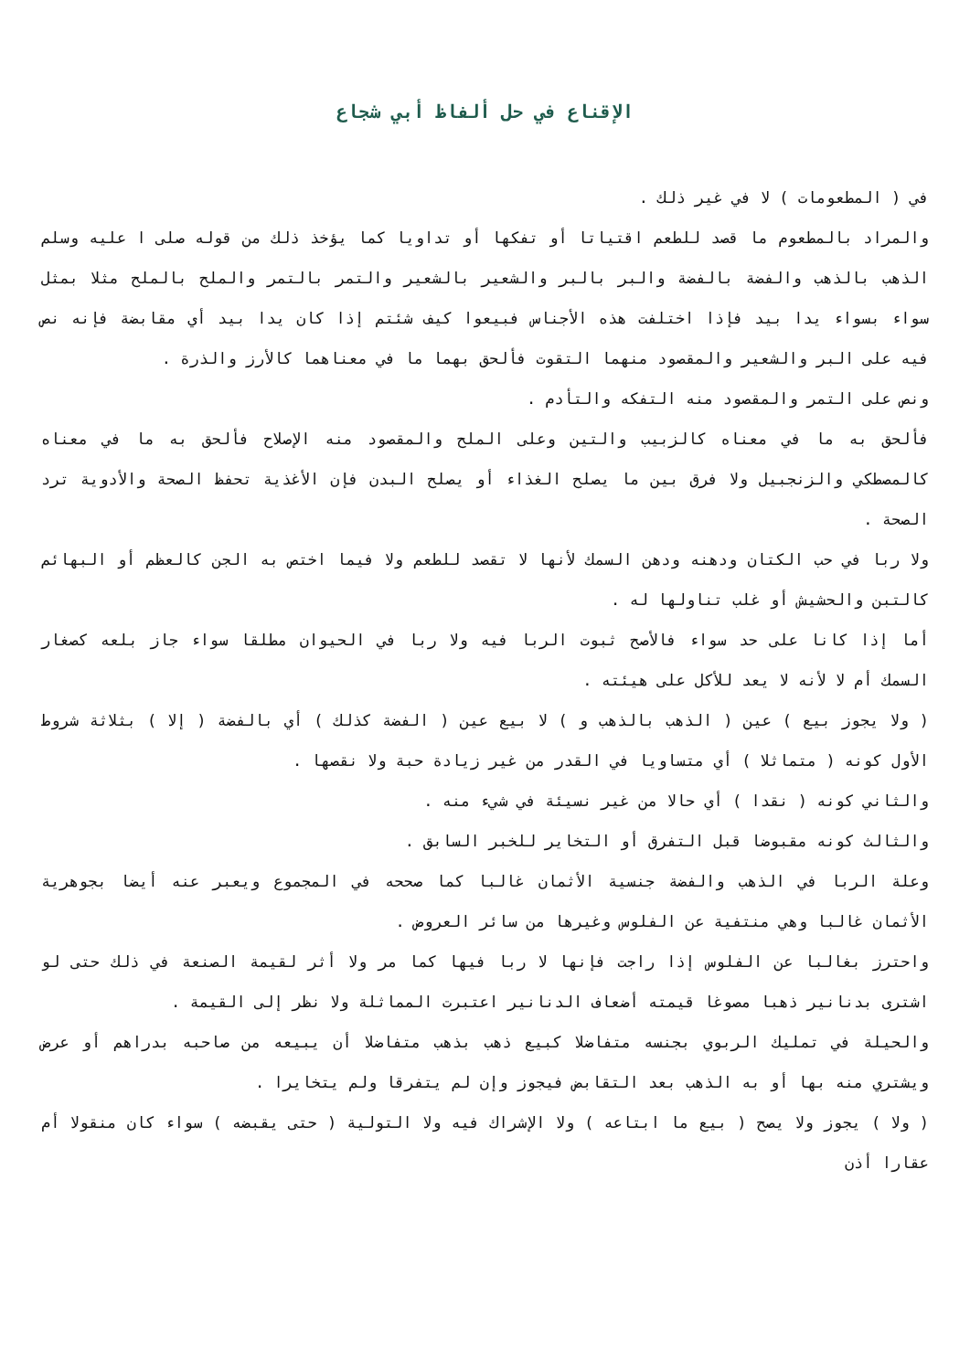الإقناع في حل ألفاظ أبي شجاع
في ( المطعومات ) لا في غير ذلك .
والمراد بالمطعوم ما قصد للطعم اقتياتا أو تفكها أو تداويا كما يؤخذ ذلك من قوله صلى ا عليه وسلم الذهب بالذهب والفضة بالفضة والبر بالبر والشعير بالشعير والتمر بالتمر والملح بالملح مثلا بمثل سواء بسواء يدا بيد فإذا اختلفت هذه الأجناس فبيعوا كيف شئتم إذا كان يدا بيد أي مقابضة فإنه نص فيه على البر والشعير والمقصود منهما التقوت فألحق بهما ما في معناهما كالأرز والذرة .
ونص على التمر والمقصود منه التفكه والتأدم .
فألحق به ما في معناه كالزبيب والتين وعلى الملح والمقصود منه الإصلاح فألحق به ما في معناه كالمصطكي والزنجبيل ولا فرق بين ما يصلح الغذاء أو يصلح البدن فإن الأغذية تحفظ الصحة والأدوية ترد الصحة .
ولا ربا في حب الكتان ودهنه ودهن السمك لأنها لا تقصد للطعم ولا فيما اختص به الجن كالعظم أو البهائم كالتبن والحشيش أو غلب تناولها له .
أما إذا كانا على حد سواء فالأصح ثبوت الربا فيه ولا ربا في الحيوان مطلقا سواء جاز بلعه كصغار السمك أم لا لأنه لا يعد للأكل على هيئته .
( ولا يجوز بيع ) عين ( الذهب بالذهب و ) لا بيع عين ( الفضة كذلك ) أي بالفضة ( إلا ) بثلاثة شروط الأول كونه ( متماثلا ) أي متساويا في القدر من غير زيادة حبة ولا نقصها .
والثاني كونه ( نقدا ) أي حالا من غير نسيئة في شيء منه .
والثالث كونه مقبوضا قبل التفرق أو التخاير للخبر السابق .
وعلة الربا في الذهب والفضة جنسية الأثمان غالبا كما صححه في المجموع ويعبر عنه أيضا بجوهرية الأثمان غالبا وهي منتفية عن الفلوس وغيرها من سائر العروض .
واحترز بغالبا عن الفلوس إذا راجت فإنها لا ربا فيها كما مر ولا أثر لقيمة الصنعة في ذلك حتى لو اشترى بدنانير ذهبا مصوغا قيمته أضعاف الدنانير اعتبرت المماثلة ولا نظر إلى القيمة .
والحيلة في تمليك الربوي بجنسه متفاضلا كبيع ذهب بذهب متفاضلا أن يبيعه من صاحبه بدراهم أو عرض ويشتري منه بها أو به الذهب بعد التقابض فيجوز وإن لم يتفرقا ولم يتخايرا .
( ولا ) يجوز ولا يصح ( بيع ما ابتاعه ) ولا الإشراك فيه ولا التولية ( حتى يقبضه ) سواء كان منقولا أم عقارا أذن